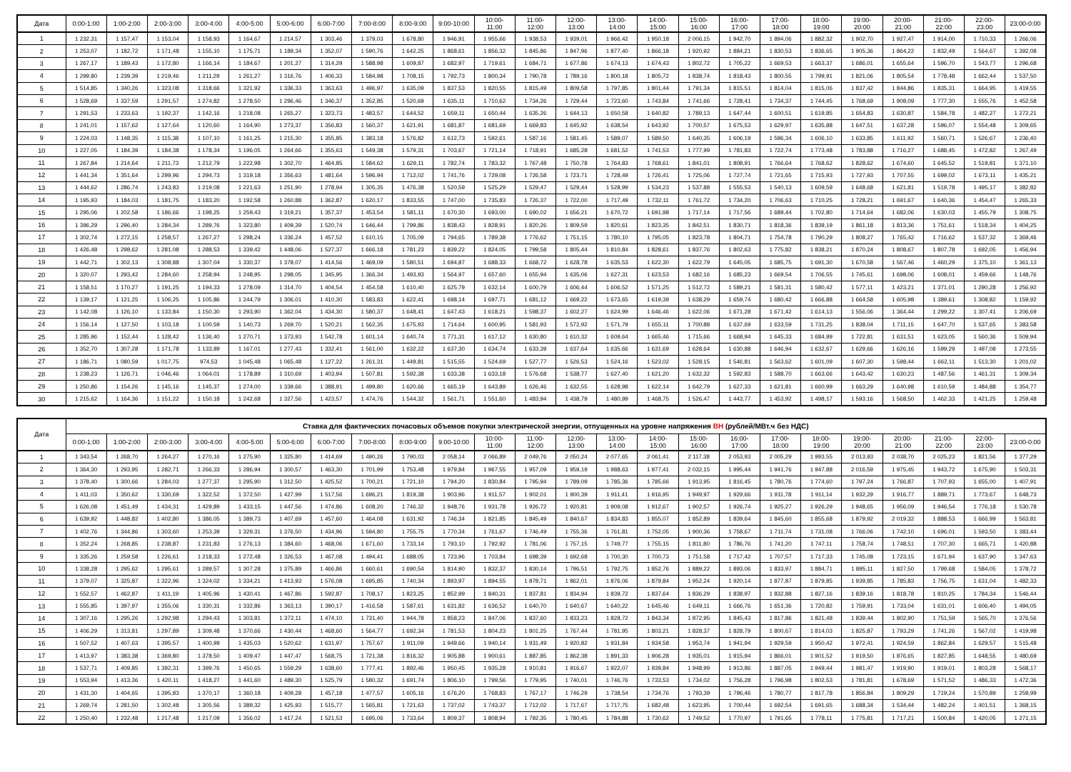| Дата | 0:00-1:00 | 1:00-2:00 | 2:00-3:00 | 3:00-4:00 | 4:00-5:00 | 5:00-6:00 | 6:00-7:00 | 7:00-8:00 | 8:00-9:00 | 9:00-10:00 | 10:00- 11:00 | 11:00- 12:00 | 12:00- 13:00 | 13:00- 14:00 | 14:00- 15:00 | 15:00- 16:00 | 16:00- 17:00 | 17:00- 18:00 | 18:00- 19:00 | 19:00- 20:00 | 20:00- 21:00 | 21:00- 22:00 | 22:00- 23:00 | 23:00-0:00 |
| --- | --- | --- | --- | --- | --- | --- | --- | --- | --- | --- | --- | --- | --- | --- | --- | --- | --- | --- | --- | --- | --- | --- | --- | --- |
| 1 | 1 232,31 | 1 157,47 | 1 153,04 | 1 158,93 | 1 164,67 | 1 214,57 | 1 303,46 | 1 379,03 | 1 678,80 | 1 946,91 | 1 955,66 | 1 938,53 | 1 939,01 | 1 966,42 | 1 950,18 | 2 006,15 | 1 942,70 | 1 894,06 | 1 882,32 | 1 902,70 | 1 927,47 | 1 914,00 | 1 710,33 | 1 266,06 |
| 2 | 1 253,07 | 1 182,72 | 1 171,48 | 1 155,10 | 1 175,71 | 1 189,34 | 1 352,07 | 1 590,76 | 1 642,25 | 1 868,61 | 1 856,32 | 1 845,86 | 1 847,96 | 1 877,40 | 1 866,18 | 1 920,92 | 1 884,21 | 1 830,53 | 1 836,65 | 1 905,36 | 1 864,22 | 1 832,49 | 1 564,67 | 1 392,08 |
| 3 | 1 267,17 | 1 189,43 | 1 172,80 | 1 166,14 | 1 184,67 | 1 201,27 | 1 314,29 | 1 588,98 | 1 609,87 | 1 682,97 | 1 719,61 | 1 684,71 | 1 677,86 | 1 674,13 | 1 674,43 | 1 802,72 | 1 705,22 | 1 669,53 | 1 663,37 | 1 686,01 | 1 655,64 | 1 596,70 | 1 543,77 | 1 296,68 |
| 4 | 1 299,80 | 1 239,39 | 1 219,46 | 1 211,29 | 1 261,27 | 1 316,76 | 1 406,33 | 1 584,98 | 1 708,15 | 1 792,73 | 1 800,34 | 1 790,78 | 1 789,16 | 1 800,18 | 1 805,72 | 1 838,74 | 1 818,43 | 1 800,55 | 1 799,91 | 1 821,06 | 1 805,54 | 1 778,48 | 1 662,44 | 1 537,50 |
| 5 | 1 514,85 | 1 340,26 | 1 323,08 | 1 318,66 | 1 321,92 | 1 336,33 | 1 363,63 | 1 496,97 | 1 635,09 | 1 837,53 | 1 820,55 | 1 815,49 | 1 809,58 | 1 797,85 | 1 801,44 | 1 791,34 | 1 815,51 | 1 814,04 | 1 815,06 | 1 837,42 | 1 844,86 | 1 835,31 | 1 664,95 | 1 419,55 |
| 6 | 1 528,69 | 1 337,59 | 1 291,57 | 1 274,82 | 1 278,50 | 1 296,46 | 1 346,37 | 1 352,85 | 1 520,69 | 1 635,11 | 1 710,62 | 1 734,26 | 1 729,44 | 1 723,60 | 1 743,84 | 1 741,66 | 1 728,41 | 1 734,37 | 1 744,45 | 1 768,69 | 1 908,09 | 1 777,30 | 1 555,76 | 1 452,58 |
| 7 | 1 291,53 | 1 233,63 | 1 192,37 | 1 142,16 | 1 218,08 | 1 265,27 | 1 323,73 | 1 483,57 | 1 644,52 | 1 659,11 | 1 650,44 | 1 635,26 | 1 644,13 | 1 650,58 | 1 640,82 | 1 789,13 | 1 647,44 | 1 600,51 | 1 619,85 | 1 654,83 | 1 630,87 | 1 584,78 | 1 482,27 | 1 272,21 |
| 8 | 1 241,01 | 1 157,62 | 1 127,64 | 1 120,60 | 1 164,90 | 1 273,37 | 1 356,83 | 1 560,37 | 1 621,91 | 1 681,87 | 1 681,69 | 1 669,83 | 1 645,92 | 1 638,54 | 1 643,92 | 1 700,57 | 1 675,53 | 1 629,97 | 1 635,88 | 1 647,51 | 1 637,28 | 1 596,07 | 1 554,48 | 1 309,65 |
| 9 | 1 224,03 | 1 148,35 | 1 115,38 | 1 107,10 | 1 161,25 | 1 215,30 | 1 355,85 | 1 383,18 | 1 576,82 | 1 612,73 | 1 592,61 | 1 587,16 | 1 581,45 | 1 589,07 | 1 589,50 | 1 640,35 | 1 606,19 | 1 596,34 | 1 606,10 | 1 633,85 | 1 611,92 | 1 560,71 | 1 526,67 | 1 236,40 |
| 10 | 1 227,05 | 1 184,39 | 1 184,38 | 1 178,34 | 1 196,05 | 1 264,66 | 1 355,63 | 1 549,38 | 1 579,31 | 1 703,67 | 1 721,14 | 1 718,91 | 1 685,28 | 1 681,52 | 1 741,53 | 1 777,99 | 1 781,83 | 1 722,74 | 1 773,48 | 1 783,88 | 1 716,27 | 1 688,45 | 1 472,82 | 1 267,49 |
| 11 | 1 267,84 | 1 214,64 | 1 211,73 | 1 212,79 | 1 222,98 | 1 302,70 | 1 464,85 | 1 584,62 | 1 629,11 | 1 782,74 | 1 783,32 | 1 767,48 | 1 750,78 | 1 764,83 | 1 768,61 | 1 841,01 | 1 808,91 | 1 766,64 | 1 768,62 | 1 828,62 | 1 674,60 | 1 645,52 | 1 519,81 | 1 371,10 |
| 12 | 1 441,34 | 1 351,64 | 1 299,96 | 1 294,73 | 1 319,18 | 1 356,63 | 1 481,64 | 1 596,94 | 1 712,02 | 1 741,76 | 1 729,08 | 1 726,58 | 1 723,71 | 1 728,49 | 1 726,41 | 1 725,06 | 1 727,74 | 1 721,65 | 1 715,93 | 1 727,93 | 1 707,55 | 1 699,02 | 1 673,11 | 1 435,21 |
| 13 | 1 444,62 | 1 286,74 | 1 243,83 | 1 219,08 | 1 221,63 | 1 251,90 | 1 278,94 | 1 305,35 | 1 476,38 | 1 520,59 | 1 525,29 | 1 529,47 | 1 529,44 | 1 528,99 | 1 534,23 | 1 537,88 | 1 555,53 | 1 540,13 | 1 609,59 | 1 648,68 | 1 621,81 | 1 519,78 | 1 495,17 | 1 382,82 |
| 14 | 1 195,93 | 1 184,03 | 1 181,75 | 1 183,20 | 1 192,58 | 1 260,88 | 1 362,87 | 1 620,17 | 1 833,55 | 1 747,00 | 1 735,83 | 1 726,37 | 1 722,00 | 1 717,49 | 1 732,11 | 1 761,72 | 1 734,20 | 1 706,63 | 1 710,25 | 1 728,21 | 1 691,67 | 1 640,36 | 1 454,47 | 1 265,33 |
| 15 | 1 295,06 | 1 202,58 | 1 186,66 | 1 198,25 | 1 259,43 | 1 319,21 | 1 357,37 | 1 453,54 | 1 581,11 | 1 670,30 | 1 693,00 | 1 690,02 | 1 656,21 | 1 670,72 | 1 691,98 | 1 717,14 | 1 717,56 | 1 689,44 | 1 702,80 | 1 714,64 | 1 682,06 | 1 630,03 | 1 455,79 | 1 308,75 |
| 16 | 1 396,29 | 1 296,40 | 1 284,34 | 1 289,76 | 1 323,80 | 1 409,39 | 1 520,74 | 1 646,44 | 1 799,86 | 1 838,43 | 1 828,91 | 1 820,26 | 1 809,59 | 1 820,61 | 1 823,35 | 1 842,51 | 1 830,71 | 1 818,36 | 1 839,19 | 1 861,18 | 1 813,36 | 1 751,61 | 1 518,34 | 1 404,25 |
| 17 | 1 302,74 | 1 272,15 | 1 258,57 | 1 267,27 | 1 298,24 | 1 336,24 | 1 457,52 | 1 610,15 | 1 705,09 | 1 794,65 | 1 789,38 | 1 776,62 | 1 751,15 | 1 780,10 | 1 795,05 | 1 823,78 | 1 804,71 | 1 754,78 | 1 790,29 | 1 808,27 | 1 765,42 | 1 716,62 | 1 537,32 | 1 369,46 |
| 18 | 1 426,48 | 1 298,62 | 1 281,08 | 1 288,53 | 1 339,42 | 1 448,06 | 1 527,37 | 1 666,18 | 1 781,23 | 1 839,22 | 1 824,05 | 1 799,58 | 1 805,44 | 1 810,84 | 1 828,61 | 1 837,76 | 1 802,63 | 1 775,82 | 1 838,21 | 1 870,24 | 1 808,67 | 1 807,78 | 1 692,05 | 1 456,94 |
| 19 | 1 442,71 | 1 302,13 | 1 308,88 | 1 307,04 | 1 330,37 | 1 378,07 | 1 414,56 | 1 469,09 | 1 580,51 | 1 694,87 | 1 688,33 | 1 668,72 | 1 628,78 | 1 635,53 | 1 622,30 | 1 622,79 | 1 645,05 | 1 685,75 | 1 691,30 | 1 670,58 | 1 567,46 | 1 460,29 | 1 375,10 | 1 361,13 |
| 20 | 1 320,07 | 1 293,42 | 1 284,60 | 1 258,94 | 1 248,95 | 1 298,05 | 1 345,95 | 1 366,34 | 1 493,93 | 1 564,97 | 1 657,60 | 1 655,94 | 1 635,06 | 1 627,31 | 1 623,53 | 1 682,16 | 1 685,23 | 1 669,54 | 1 706,55 | 1 745,61 | 1 698,06 | 1 608,01 | 1 459,66 | 1 148,76 |
| 21 | 1 158,51 | 1 170,27 | 1 191,25 | 1 194,33 | 1 278,09 | 1 314,70 | 1 404,54 | 1 454,58 | 1 610,40 | 1 625,79 | 1 632,14 | 1 600,79 | 1 606,44 | 1 606,52 | 1 571,25 | 1 512,72 | 1 589,21 | 1 581,31 | 1 580,42 | 1 577,11 | 1 423,21 | 1 371,01 | 1 290,28 | 1 256,92 |
| 22 | 1 139,17 | 1 121,25 | 1 106,25 | 1 105,86 | 1 244,79 | 1 306,01 | 1 410,30 | 1 583,83 | 1 622,41 | 1 698,14 | 1 697,71 | 1 681,12 | 1 669,22 | 1 673,65 | 1 619,39 | 1 638,29 | 1 659,74 | 1 680,42 | 1 666,88 | 1 664,58 | 1 605,98 | 1 389,61 | 1 308,82 | 1 159,92 |
| 23 | 1 142,08 | 1 126,10 | 1 133,84 | 1 150,30 | 1 293,90 | 1 362,04 | 1 434,30 | 1 580,37 | 1 648,41 | 1 647,43 | 1 618,21 | 1 598,37 | 1 602,27 | 1 624,99 | 1 646,46 | 1 622,06 | 1 671,28 | 1 671,42 | 1 614,13 | 1 556,06 | 1 364,44 | 1 299,22 | 1 307,41 | 1 206,69 |
| 24 | 1 156,14 | 1 127,50 | 1 103,18 | 1 100,59 | 1 140,73 | 1 269,70 | 1 520,21 | 1 562,35 | 1 675,93 | 1 714,64 | 1 600,95 | 1 581,93 | 1 572,92 | 1 571,79 | 1 655,11 | 1 700,88 | 1 637,69 | 1 633,59 | 1 731,25 | 1 838,04 | 1 711,15 | 1 647,70 | 1 537,65 | 1 383,58 |
| 25 | 1 285,96 | 1 152,44 | 1 128,42 | 1 136,40 | 1 270,71 | 1 373,93 | 1 542,78 | 1 601,14 | 1 640,74 | 1 771,31 | 1 617,12 | 1 630,80 | 1 610,32 | 1 609,64 | 1 665,46 | 1 715,66 | 1 668,94 | 1 645,33 | 1 684,99 | 1 722,81 | 1 631,51 | 1 623,05 | 1 560,36 | 1 509,94 |
| 26 | 1 352,70 | 1 307,28 | 1 171,78 | 1 133,89 | 1 167,01 | 1 277,43 | 1 332,41 | 1 561,00 | 1 632,22 | 1 637,30 | 1 634,74 | 1 633,39 | 1 637,64 | 1 635,66 | 1 631,69 | 1 628,64 | 1 630,88 | 1 646,94 | 1 632,67 | 1 629,66 | 1 626,16 | 1 599,29 | 1 497,08 | 1 273,55 |
| 27 | 1 186,71 | 1 080,59 | 1 017,75 | 974,53 | 1 045,48 | 1 065,48 | 1 127,22 | 1 261,31 | 1 449,81 | 1 515,55 | 1 524,69 | 1 527,77 | 1 526,53 | 1 524,16 | 1 523,02 | 1 528,15 | 1 546,81 | 1 563,62 | 1 601,09 | 1 607,30 | 1 598,44 | 1 662,11 | 1 513,30 | 1 201,02 |
| 28 | 1 238,23 | 1 126,71 | 1 046,46 | 1 064,01 | 1 178,89 | 1 310,69 | 1 403,94 | 1 507,81 | 1 592,38 | 1 633,38 | 1 633,18 | 1 576,68 | 1 538,77 | 1 627,40 | 1 621,20 | 1 632,32 | 1 592,83 | 1 588,70 | 1 663,66 | 1 643,42 | 1 630,23 | 1 487,56 | 1 461,31 | 1 309,34 |
| 29 | 1 250,86 | 1 154,26 | 1 145,16 | 1 145,37 | 1 274,00 | 1 339,66 | 1 388,91 | 1 499,80 | 1 620,66 | 1 665,19 | 1 643,89 | 1 626,46 | 1 632,55 | 1 628,98 | 1 622,14 | 1 642,79 | 1 627,33 | 1 621,81 | 1 660,99 | 1 663,29 | 1 640,98 | 1 610,59 | 1 484,88 | 1 354,77 |
| 30 | 1 215,62 | 1 164,36 | 1 151,22 | 1 150,18 | 1 242,68 | 1 327,56 | 1 423,57 | 1 474,76 | 1 544,32 | 1 561,71 | 1 551,60 | 1 483,94 | 1 438,79 | 1 480,99 | 1 468,75 | 1 526,47 | 1 443,77 | 1 453,92 | 1 498,17 | 1 593,16 | 1 568,50 | 1 462,33 | 1 421,25 | 1 259,48 |
| Дата | Ставка для фактических почасовых объемов покупки электрической энергии, отпущенных на уровне напряжения ВН (рублей/МВт.ч без НДС) | | | | | | | | | | | | | | | | | | | | | | | |
| --- | --- | --- | --- | --- | --- | --- | --- | --- | --- | --- | --- | --- | --- | --- | --- | --- | --- | --- | --- | --- | --- | --- | --- | --- |
| | 0:00-1:00 | 1:00-2:00 | 2:00-3:00 | 3:00-4:00 | 4:00-5:00 | 5:00-6:00 | 6:00-7:00 | 7:00-8:00 | 8:00-9:00 | 9:00-10:00 | 10:00- 11:00 | 11:00- 12:00 | 12:00- 13:00 | 13:00- 14:00 | 14:00- 15:00 | 15:00- 16:00 | 16:00- 17:00 | 17:00- 18:00 | 18:00- 19:00 | 19:00- 20:00 | 20:00- 21:00 | 21:00- 22:00 | 22:00- 23:00 | 23:00-0:00 |
| 1 | 1 343,54 | 1 268,70 | 1 264,27 | 1 270,16 | 1 275,90 | 1 325,80 | 1 414,69 | 1 490,26 | 1 790,03 | 2 058,14 | 2 066,89 | 2 049,76 | 2 050,24 | 2 077,65 | 2 061,41 | 2 117,38 | 2 053,93 | 2 005,29 | 1 993,55 | 2 013,93 | 2 038,70 | 2 025,23 | 1 821,56 | 1 377,29 |
| 2 | 1 364,30 | 1 293,95 | 1 282,71 | 1 266,33 | 1 286,94 | 1 300,57 | 1 463,30 | 1 701,99 | 1 753,48 | 1 979,84 | 1 967,55 | 1 957,09 | 1 959,19 | 1 988,63 | 1 977,41 | 2 032,15 | 1 995,44 | 1 941,76 | 1 947,88 | 2 016,59 | 1 975,45 | 1 943,72 | 1 675,90 | 1 503,31 |
| 3 | 1 378,40 | 1 300,66 | 1 284,03 | 1 277,37 | 1 295,90 | 1 312,50 | 1 425,52 | 1 700,21 | 1 721,10 | 1 794,20 | 1 830,84 | 1 795,94 | 1 789,09 | 1 785,36 | 1 785,66 | 1 913,95 | 1 816,45 | 1 780,76 | 1 774,60 | 1 797,24 | 1 766,87 | 1 707,93 | 1 655,00 | 1 407,91 |
| 4 | 1 411,03 | 1 350,62 | 1 330,69 | 1 322,52 | 1 372,50 | 1 427,99 | 1 517,56 | 1 696,21 | 1 819,38 | 1 903,96 | 1 911,57 | 1 902,01 | 1 900,39 | 1 911,41 | 1 916,95 | 1 949,97 | 1 929,66 | 1 911,78 | 1 911,14 | 1 932,29 | 1 916,77 | 1 889,71 | 1 773,67 | 1 648,73 |
| 5 | 1 626,08 | 1 451,49 | 1 434,31 | 1 429,89 | 1 433,15 | 1 447,56 | 1 474,86 | 1 608,20 | 1 746,32 | 1 948,76 | 1 931,78 | 1 926,72 | 1 920,81 | 1 909,08 | 1 912,67 | 1 902,57 | 1 926,74 | 1 925,27 | 1 926,29 | 1 948,65 | 1 956,09 | 1 946,54 | 1 776,18 | 1 530,78 |
| 6 | 1 639,92 | 1 448,82 | 1 402,80 | 1 386,05 | 1 389,73 | 1 407,69 | 1 457,60 | 1 464,08 | 1 631,92 | 1 746,34 | 1 821,85 | 1 845,49 | 1 840,67 | 1 834,83 | 1 855,07 | 1 852,89 | 1 839,64 | 1 845,60 | 1 855,68 | 1 879,92 | 2 019,32 | 1 888,53 | 1 666,99 | 1 563,81 |
| 7 | 1 402,76 | 1 344,86 | 1 303,60 | 1 253,39 | 1 329,31 | 1 376,50 | 1 434,96 | 1 594,80 | 1 755,75 | 1 770,34 | 1 761,67 | 1 746,49 | 1 755,36 | 1 761,81 | 1 752,05 | 1 900,36 | 1 758,67 | 1 711,74 | 1 731,08 | 1 766,06 | 1 742,10 | 1 696,01 | 1 593,50 | 1 383,44 |
| 8 | 1 352,24 | 1 268,85 | 1 238,87 | 1 231,83 | 1 276,13 | 1 384,60 | 1 468,06 | 1 671,60 | 1 733,14 | 1 793,10 | 1 792,92 | 1 781,06 | 1 757,15 | 1 749,77 | 1 755,15 | 1 811,80 | 1 786,76 | 1 741,20 | 1 747,11 | 1 758,74 | 1 748,51 | 1 707,30 | 1 665,71 | 1 420,88 |
| 9 | 1 335,26 | 1 259,58 | 1 226,61 | 1 218,33 | 1 272,48 | 1 326,53 | 1 467,08 | 1 494,41 | 1 688,05 | 1 723,96 | 1 703,84 | 1 698,39 | 1 692,68 | 1 700,30 | 1 700,73 | 1 751,58 | 1 717,42 | 1 707,57 | 1 717,33 | 1 745,08 | 1 723,15 | 1 671,94 | 1 637,90 | 1 347,63 |
| 10 | 1 338,28 | 1 295,62 | 1 295,61 | 1 289,57 | 1 307,28 | 1 375,89 | 1 466,86 | 1 660,61 | 1 690,54 | 1 814,90 | 1 832,37 | 1 830,14 | 1 796,51 | 1 792,75 | 1 852,76 | 1 889,22 | 1 893,06 | 1 833,97 | 1 884,71 | 1 895,11 | 1 827,50 | 1 799,68 | 1 584,05 | 1 378,72 |
| 11 | 1 379,07 | 1 325,87 | 1 322,96 | 1 324,02 | 1 334,21 | 1 413,93 | 1 576,08 | 1 695,85 | 1 740,34 | 1 893,97 | 1 894,55 | 1 878,71 | 1 862,01 | 1 876,06 | 1 879,84 | 1 952,24 | 1 920,14 | 1 877,87 | 1 879,85 | 1 939,85 | 1 785,83 | 1 756,75 | 1 631,04 | 1 482,33 |
| 12 | 1 552,57 | 1 462,87 | 1 411,19 | 1 405,96 | 1 430,41 | 1 467,86 | 1 592,87 | 1 708,17 | 1 823,25 | 1 852,99 | 1 840,31 | 1 837,81 | 1 834,94 | 1 839,72 | 1 837,64 | 1 836,29 | 1 838,97 | 1 832,88 | 1 827,16 | 1 839,16 | 1 818,78 | 1 810,25 | 1 784,34 | 1 546,44 |
| 13 | 1 555,85 | 1 397,97 | 1 355,06 | 1 330,31 | 1 332,86 | 1 363,13 | 1 390,17 | 1 416,58 | 1 587,61 | 1 631,82 | 1 636,52 | 1 640,70 | 1 640,67 | 1 640,22 | 1 645,46 | 1 649,11 | 1 666,76 | 1 651,36 | 1 720,82 | 1 759,91 | 1 733,04 | 1 631,01 | 1 606,40 | 1 494,05 |
| 14 | 1 307,16 | 1 295,26 | 1 292,98 | 1 294,43 | 1 303,81 | 1 372,11 | 1 474,10 | 1 731,40 | 1 944,78 | 1 858,23 | 1 847,06 | 1 837,60 | 1 833,23 | 1 828,72 | 1 843,34 | 1 872,95 | 1 845,43 | 1 817,86 | 1 821,48 | 1 839,44 | 1 802,90 | 1 751,59 | 1 565,70 | 1 376,56 |
| 15 | 1 406,29 | 1 313,81 | 1 297,89 | 1 309,48 | 1 370,66 | 1 430,44 | 1 468,60 | 1 564,77 | 1 692,34 | 1 781,53 | 1 804,23 | 1 801,25 | 1 767,44 | 1 781,95 | 1 803,21 | 1 828,37 | 1 828,79 | 1 800,67 | 1 814,03 | 1 825,87 | 1 793,29 | 1 741,26 | 1 567,02 | 1 419,98 |
| 16 | 1 507,52 | 1 407,63 | 1 395,57 | 1 400,99 | 1 435,03 | 1 520,62 | 1 631,97 | 1 757,67 | 1 911,09 | 1 949,66 | 1 940,14 | 1 931,49 | 1 920,82 | 1 931,84 | 1 934,58 | 1 953,74 | 1 941,94 | 1 929,59 | 1 950,42 | 1 972,41 | 1 924,59 | 1 862,84 | 1 629,57 | 1 515,48 |
| 17 | 1 413,97 | 1 383,38 | 1 369,80 | 1 378,50 | 1 409,47 | 1 447,47 | 1 568,75 | 1 721,38 | 1 816,32 | 1 905,88 | 1 900,61 | 1 887,85 | 1 862,38 | 1 891,33 | 1 906,28 | 1 935,01 | 1 915,94 | 1 866,01 | 1 901,52 | 1 919,50 | 1 876,65 | 1 827,85 | 1 648,55 | 1 480,69 |
| 18 | 1 537,71 | 1 409,85 | 1 392,31 | 1 399,76 | 1 450,65 | 1 559,29 | 1 638,60 | 1 777,41 | 1 892,46 | 1 950,45 | 1 935,28 | 1 910,81 | 1 916,67 | 1 922,07 | 1 939,84 | 1 948,99 | 1 913,86 | 1 887,05 | 1 949,44 | 1 981,47 | 1 919,90 | 1 919,01 | 1 803,28 | 1 568,17 |
| 19 | 1 553,94 | 1 413,36 | 1 420,11 | 1 418,27 | 1 441,60 | 1 489,30 | 1 525,79 | 1 580,32 | 1 691,74 | 1 806,10 | 1 799,56 | 1 779,95 | 1 740,01 | 1 746,76 | 1 733,53 | 1 734,02 | 1 756,28 | 1 796,98 | 1 802,53 | 1 781,81 | 1 678,69 | 1 571,52 | 1 486,33 | 1 472,36 |
| 20 | 1 431,30 | 1 404,65 | 1 395,83 | 1 370,17 | 1 360,18 | 1 409,28 | 1 457,18 | 1 477,57 | 1 605,16 | 1 676,20 | 1 768,83 | 1 767,17 | 1 746,29 | 1 738,54 | 1 734,76 | 1 793,39 | 1 796,46 | 1 780,77 | 1 817,78 | 1 856,84 | 1 809,29 | 1 719,24 | 1 570,89 | 1 259,99 |
| 21 | 1 269,74 | 1 281,50 | 1 302,48 | 1 305,56 | 1 389,32 | 1 425,93 | 1 515,77 | 1 565,81 | 1 721,63 | 1 737,02 | 1 743,37 | 1 712,02 | 1 717,67 | 1 717,75 | 1 682,48 | 1 623,95 | 1 700,44 | 1 692,54 | 1 691,65 | 1 688,34 | 1 534,44 | 1 482,24 | 1 401,51 | 1 368,15 |
| 22 | 1 250,40 | 1 232,48 | 1 217,48 | 1 217,09 | 1 356,02 | 1 417,24 | 1 521,53 | 1 695,06 | 1 733,64 | 1 809,37 | 1 808,94 | 1 792,35 | 1 780,45 | 1 784,88 | 1 730,62 | 1 749,52 | 1 770,97 | 1 791,65 | 1 778,11 | 1 775,81 | 1 717,21 | 1 500,84 | 1 420,05 | 1 271,15 |